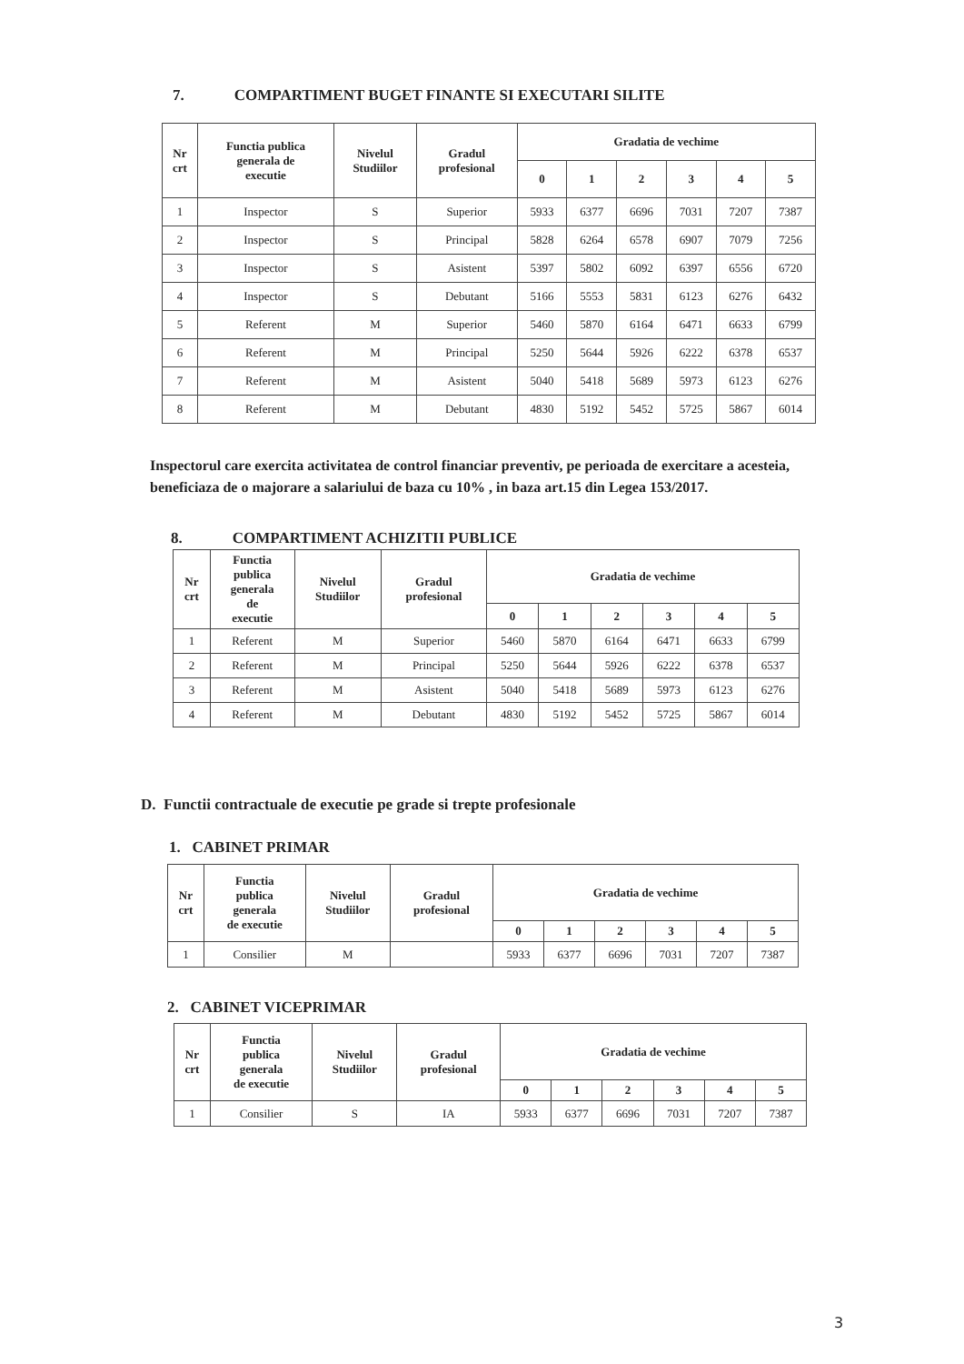7. COMPARTIMENT BUGET FINANTE SI EXECUTARI SILITE
| Nr crt | Functia publica generala de executie | Nivelul Studiilor | Gradul profesional | Gradatia de vechime | | | | | |
| --- | --- | --- | --- | --- | --- | --- | --- | --- | --- |
| | | | | 0 | 1 | 2 | 3 | 4 | 5 |
| 1 | Inspector | S | Superior | 5933 | 6377 | 6696 | 7031 | 7207 | 7387 |
| 2 | Inspector | S | Principal | 5828 | 6264 | 6578 | 6907 | 7079 | 7256 |
| 3 | Inspector | S | Asistent | 5397 | 5802 | 6092 | 6397 | 6556 | 6720 |
| 4 | Inspector | S | Debutant | 5166 | 5553 | 5831 | 6123 | 6276 | 6432 |
| 5 | Referent | M | Superior | 5460 | 5870 | 6164 | 6471 | 6633 | 6799 |
| 6 | Referent | M | Principal | 5250 | 5644 | 5926 | 6222 | 6378 | 6537 |
| 7 | Referent | M | Asistent | 5040 | 5418 | 5689 | 5973 | 6123 | 6276 |
| 8 | Referent | M | Debutant | 4830 | 5192 | 5452 | 5725 | 5867 | 6014 |
Inspectorul care exercita activitatea de control financiar preventiv, pe perioada de exercitare a acesteia, beneficiaza de o majorare a salariului de baza cu 10% , in baza art.15 din Legea 153/2017.
8. COMPARTIMENT ACHIZITII PUBLICE
| Nr crt | Functia publica generala de executie | Nivelul Studiilor | Gradul profesional | Gradatia de vechime | | | | | |
| --- | --- | --- | --- | --- | --- | --- | --- | --- | --- |
| | | | | 0 | 1 | 2 | 3 | 4 | 5 |
| 1 | Referent | M | Superior | 5460 | 5870 | 6164 | 6471 | 6633 | 6799 |
| 2 | Referent | M | Principal | 5250 | 5644 | 5926 | 6222 | 6378 | 6537 |
| 3 | Referent | M | Asistent | 5040 | 5418 | 5689 | 5973 | 6123 | 6276 |
| 4 | Referent | M | Debutant | 4830 | 5192 | 5452 | 5725 | 5867 | 6014 |
D. Functii contractuale de executie pe grade si trepte profesionale
1. CABINET PRIMAR
| Nr crt | Functia publica generala de executie | Nivelul Studiilor | Gradul profesional | Gradatia de vechime | | | | | |
| --- | --- | --- | --- | --- | --- | --- | --- | --- | --- |
| | | | | 0 | 1 | 2 | 3 | 4 | 5 |
| 1 | Consilier | M | | 5933 | 6377 | 6696 | 7031 | 7207 | 7387 |
2. CABINET VICEPRIMAR
| Nr crt | Functia publica generala de executie | Nivelul Studiilor | Gradul profesional | Gradatia de vechime | | | | | |
| --- | --- | --- | --- | --- | --- | --- | --- | --- | --- |
| | | | | 0 | 1 | 2 | 3 | 4 | 5 |
| 1 | Consilier | S | IA | 5933 | 6377 | 6696 | 7031 | 7207 | 7387 |
3